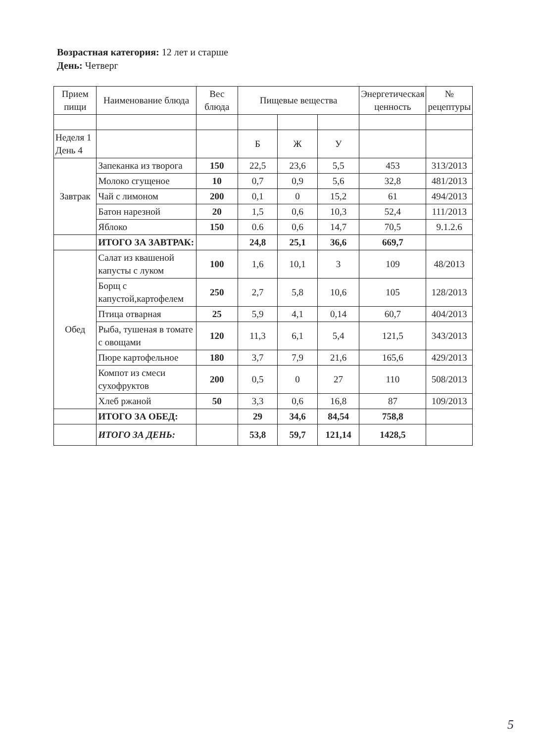Возрастная категория: 12 лет и старше
День: Четверг
| Прием пищи | Наименование блюда | Вес блюда | Пищевые вещества | | | Энергетическая ценность | № рецептуры |
| --- | --- | --- | --- | --- | --- | --- | --- |
| Неделя 1 День 4 | | | Б | Ж | У | | |
| Завтрак | Запеканка из творога | 150 | 22,5 | 23,6 | 5,5 | 453 | 313/2013 |
| | Молоко сгущеное | 10 | 0,7 | 0,9 | 5,6 | 32,8 | 481/2013 |
| | Чай с лимоном | 200 | 0,1 | 0 | 15,2 | 61 | 494/2013 |
| | Батон нарезной | 20 | 1,5 | 0,6 | 10,3 | 52,4 | 111/2013 |
| | Яблоко | 150 | 0.6 | 0,6 | 14,7 | 70,5 | 9.1.2.6 |
| | ИТОГО ЗА ЗАВТРАК: | | 24,8 | 25,1 | 36,6 | 669,7 | |
| Обед | Салат из квашеной капусты с луком | 100 | 1,6 | 10,1 | 3 | 109 | 48/2013 |
| | Борщ с капустой,картофелем | 250 | 2,7 | 5,8 | 10,6 | 105 | 128/2013 |
| | Птица отварная | 25 | 5,9 | 4,1 | 0,14 | 60,7 | 404/2013 |
| | Рыба, тушеная в томате с овощами | 120 | 11,3 | 6,1 | 5,4 | 121,5 | 343/2013 |
| | Пюре картофельное | 180 | 3,7 | 7,9 | 21,6 | 165,6 | 429/2013 |
| | Компот из смеси сухофруктов | 200 | 0,5 | 0 | 27 | 110 | 508/2013 |
| | Хлеб ржаной | 50 | 3,3 | 0,6 | 16,8 | 87 | 109/2013 |
| | ИТОГО ЗА ОБЕД: | | 29 | 34,6 | 84,54 | 758,8 | |
| | ИТОГО ЗА ДЕНЬ: | | 53,8 | 59,7 | 121,14 | 1428,5 | |
5